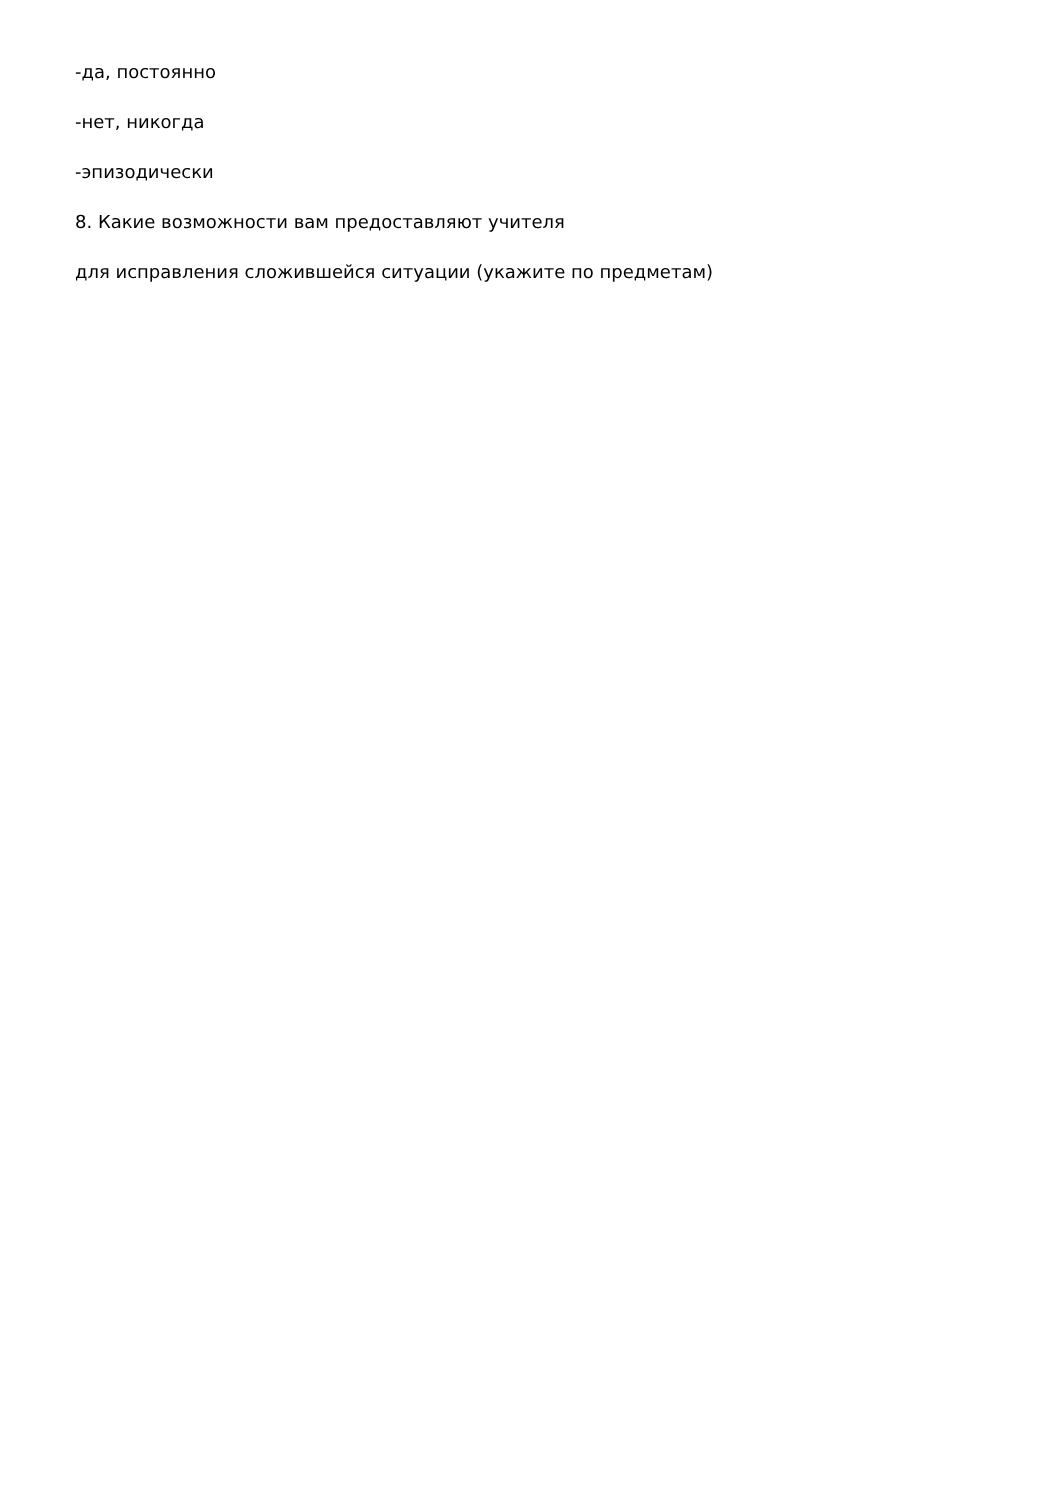-да, постоянно
-нет, никогда
-эпизодически
8. Какие возможности вам предоставляют учителя
для исправления сложившейся ситуации (укажите по предметам)